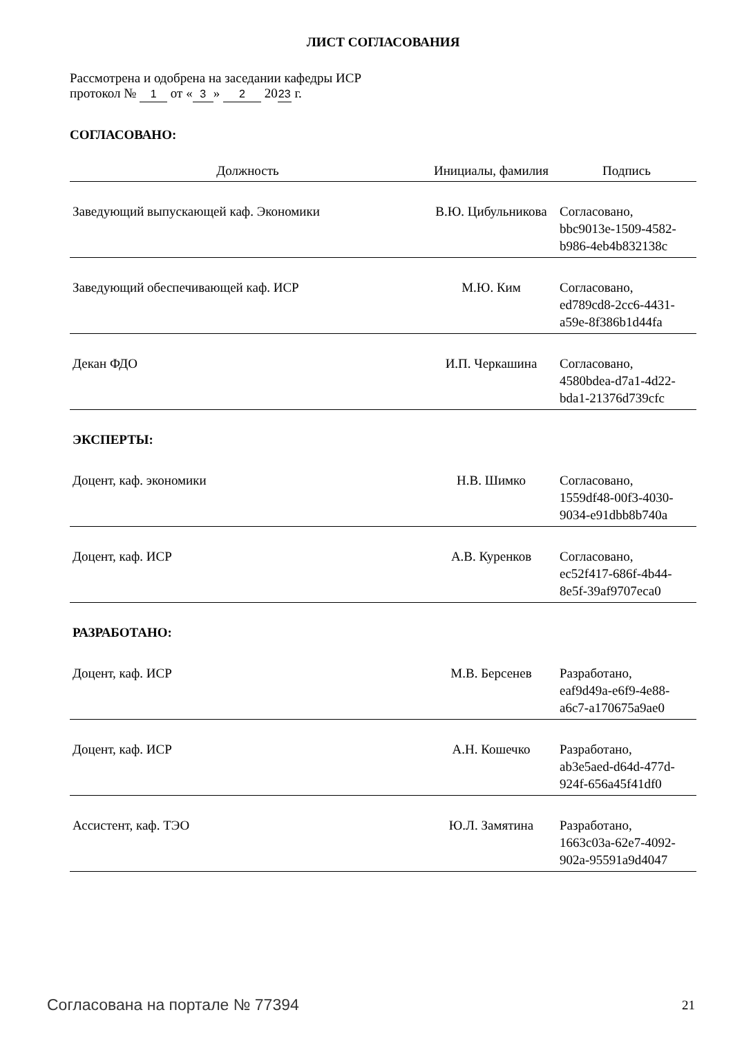ЛИСТ СОГЛАСОВАНИЯ
Рассмотрена и одобрена на заседании кафедры ИСР
протокол № 1 от « 3 » 2 20 23 г.
СОГЛАСОВАНО:
| Должность | Инициалы, фамилия | Подпись |
| --- | --- | --- |
| Заведующий выпускающей каф. Экономики | В.Ю. Цибульникова | Согласовано, bbc9013e-1509-4582- b986-4eb4b832138c |
| Заведующий обеспечивающей каф. ИСР | М.Ю. Ким | Согласовано, ed789cd8-2cc6-4431- a59e-8f386b1d44fa |
| Декан ФДО | И.П. Черкашина | Согласовано, 4580bdea-d7a1-4d22- bda1-21376d739cfc |
| ЭКСПЕРТЫ: | | |
| Доцент, каф. экономики | Н.В. Шимко | Согласовано, 1559df48-00f3-4030- 9034-e91dbb8b740a |
| Доцент, каф. ИСР | А.В. Куренков | Согласовано, ec52f417-686f-4b44- 8e5f-39af9707eca0 |
| РАЗРАБОТАНО: | | |
| Доцент, каф. ИСР | М.В. Берсенев | Разработано, eaf9d49a-e6f9-4e88- a6c7-a170675a9ae0 |
| Доцент, каф. ИСР | А.Н. Кошечко | Разработано, ab3e5aed-d64d-477d- 924f-656a45f41df0 |
| Ассистент, каф. ТЭО | Ю.Л. Замятина | Разработано, 1663c03a-62e7-4092- 902a-95591a9d4047 |
Согласована на портале № 77394 21